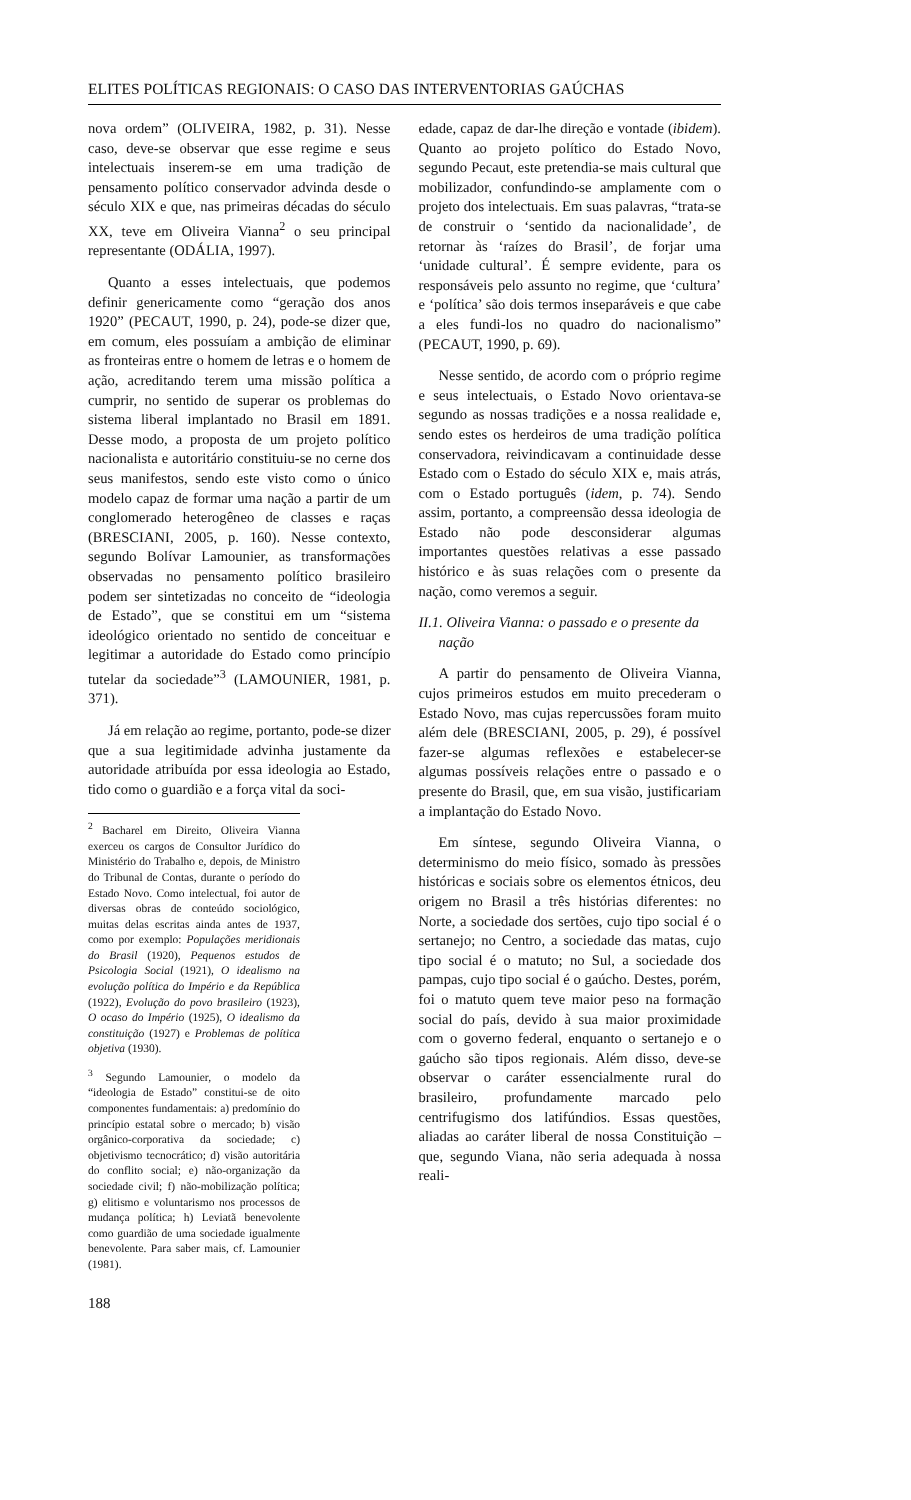ELITES POLÍTICAS REGIONAIS: O CASO DAS INTERVENTORIAS GAÚCHAS
nova ordem” (OLIVEIRA, 1982, p. 31). Nesse caso, deve-se observar que esse regime e seus intelectuais inserem-se em uma tradição de pensamento político conservador advinda desde o século XIX e que, nas primeiras décadas do século XX, teve em Oliveira Vianna<sup>2</sup> o seu principal representante (ODÁLIA, 1997).
Quanto a esses intelectuais, que podemos definir genericamente como “geração dos anos 1920” (PECAUT, 1990, p. 24), pode-se dizer que, em comum, eles possuíam a ambição de eliminar as fronteiras entre o homem de letras e o homem de ação, acreditando terem uma missão política a cumprir, no sentido de superar os problemas do sistema liberal implantado no Brasil em 1891. Desse modo, a proposta de um projeto político nacionalista e autoritário constituiu-se no cerne dos seus manifestos, sendo este visto como o único modelo capaz de formar uma nação a partir de um conglomerado heterogêneo de classes e raças (BRESCIANI, 2005, p. 160). Nesse contexto, segundo Bolívar Lamounier, as transformações observadas no pensamento político brasileiro podem ser sintetizadas no conceito de “ideologia de Estado”, que se constitui em um “sistema ideológico orientado no sentido de conceituar e legitimar a autoridade do Estado como princípio tutelar da sociedade”<sup>3</sup> (LAMOUNIER, 1981, p. 371).
Já em relação ao regime, portanto, pode-se dizer que a sua legitimidade advinha justamente da autoridade atribuída por essa ideologia ao Estado, tido como o guardião e a força vital da soci-
<sup>2</sup> Bacharel em Direito, Oliveira Vianna exerceu os cargos de Consultor Jurídico do Ministério do Trabalho e, depois, de Ministro do Tribunal de Contas, durante o período do Estado Novo. Como intelectual, foi autor de diversas obras de conteúdo sociológico, muitas delas escritas ainda antes de 1937, como por exemplo: Populações meridionais do Brasil (1920), Pequenos estudos de Psicologia Social (1921), O idealismo na evolução política do Império e da República (1922), Evolução do povo brasileiro (1923), O ocaso do Império (1925), O idealismo da constituição (1927) e Problemas de política objetiva (1930).
<sup>3</sup> Segundo Lamounier, o modelo da “ideologia de Estado” constitui-se de oito componentes fundamentais: a) predomínio do princípio estatal sobre o mercado; b) visão orgânico-corporativa da sociedade; c) objetivismo tecnocrático; d) visão autoritária do conflito social; e) não-organização da sociedade civil; f) não-mobilização política; g) elitismo e voluntarismo nos processos de mudança política; h) Leviatã benevolente como guardião de uma sociedade igualmente benevolente. Para saber mais, cf. Lamounier (1981).
188
edade, capaz de dar-lhe direção e vontade (ibidem). Quanto ao projeto político do Estado Novo, segundo Pecaut, este pretendia-se mais cultural que mobilizador, confundindo-se amplamente com o projeto dos intelectuais. Em suas palavras, “trata-se de construir o ‘sentido da nacionalidade’, de retornar às ‘raízes do Brasil’, de forjar uma ‘unidade cultural’. É sempre evidente, para os responsáveis pelo assunto no regime, que ‘cultura’ e ‘política’ são dois termos inseparáveis e que cabe a eles fundi-los no quadro do nacionalismo” (PECAUT, 1990, p. 69).
Nesse sentido, de acordo com o próprio regime e seus intelectuais, o Estado Novo orientava-se segundo as nossas tradições e a nossa realidade e, sendo estes os herdeiros de uma tradição política conservadora, reivindicavam a continuidade desse Estado com o Estado do século XIX e, mais atrás, com o Estado português (idem, p. 74). Sendo assim, portanto, a compreensão dessa ideologia de Estado não pode desconsiderar algumas importantes questões relativas a esse passado histórico e às suas relações com o presente da nação, como veremos a seguir.
II.1. Oliveira Vianna: o passado e o presente da nação
A partir do pensamento de Oliveira Vianna, cujos primeiros estudos em muito precederam o Estado Novo, mas cujas repercussões foram muito além dele (BRESCIANI, 2005, p. 29), é possível fazer-se algumas reflexões e estabelecer-se algumas possíveis relações entre o passado e o presente do Brasil, que, em sua visão, justificariam a implantação do Estado Novo.
Em síntese, segundo Oliveira Vianna, o determinismo do meio físico, somado às pressões históricas e sociais sobre os elementos étnicos, deu origem no Brasil a três histórias diferentes: no Norte, a sociedade dos sertões, cujo tipo social é o sertanejo; no Centro, a sociedade das matas, cujo tipo social é o matuto; no Sul, a sociedade dos pampas, cujo tipo social é o gaúcho. Destes, porém, foi o matuto quem teve maior peso na formação social do país, devido à sua maior proximidade com o governo federal, enquanto o sertanejo e o gaúcho são tipos regionais. Além disso, deve-se observar o caráter essencialmente rural do brasileiro, profundamente marcado pelo centrifugismo dos latifúndios. Essas questões, aliadas ao caráter liberal de nossa Constituição – que, segundo Viana, não seria adequada à nossa reali-